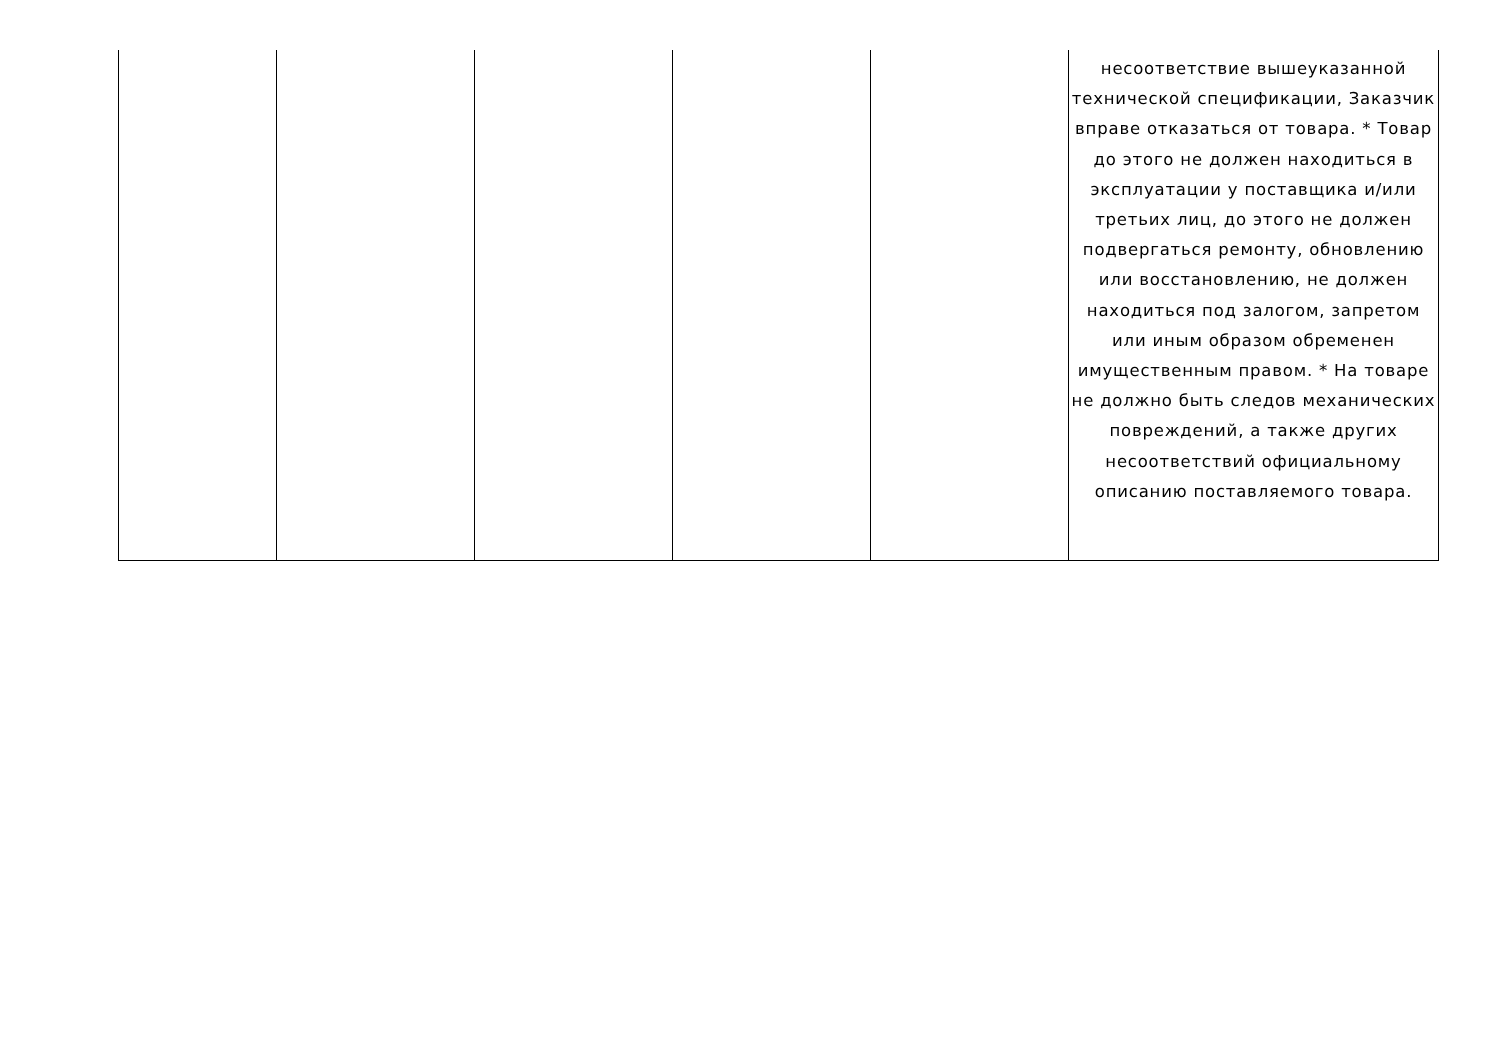| | | | | | несоответствие вышеуказанной технической спецификации, Заказчик вправе отказаться от товара. * Товар до этого не должен находиться в эксплуатации у поставщика и/или третьих лиц, до этого не должен подвергаться ремонту, обновлению или восстановлению, не должен находиться под залогом, запретом или иным образом обременен имущественным правом. * На товаре не должно быть следов механических повреждений, а также других несоответствий официальному описанию поставляемого товара. |